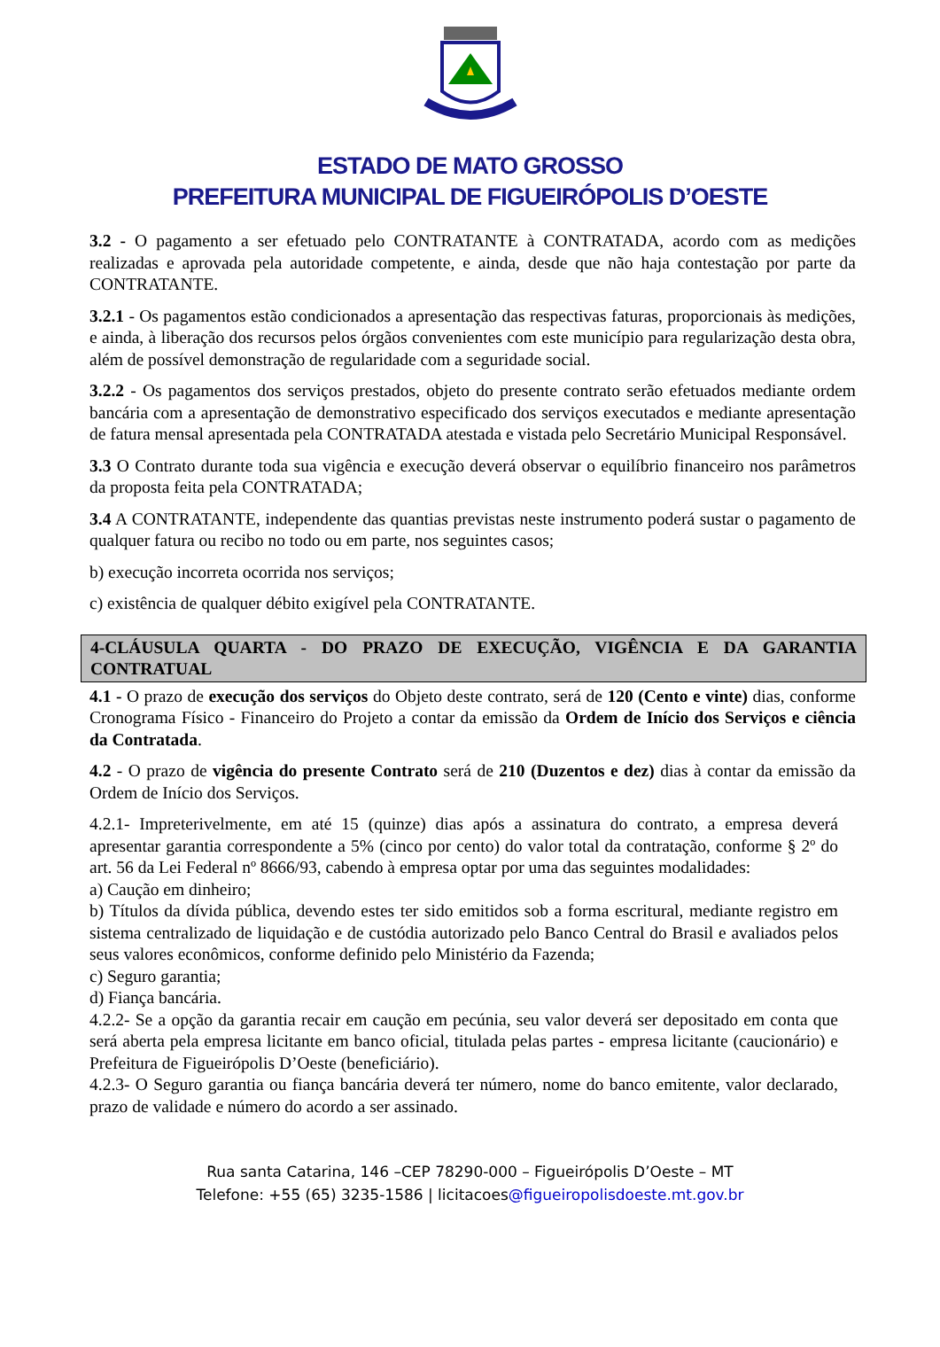ESTADO DE MATO GROSSO
PREFEITURA MUNICIPAL DE FIGUEIRÓPOLIS D’OESTE
3.2 - O pagamento a ser efetuado pelo CONTRATANTE à CONTRATADA, acordo com as medições realizadas e aprovada pela autoridade competente, e ainda, desde que não haja contestação por parte da CONTRATANTE.
3.2.1 - Os pagamentos estão condicionados a apresentação das respectivas faturas, proporcionais às medições, e ainda, à liberação dos recursos pelos órgãos convenientes com este município para regularização desta obra, além de possível demonstração de regularidade com a seguridade social.
3.2.2 - Os pagamentos dos serviços prestados, objeto do presente contrato serão efetuados mediante ordem bancária com a apresentação de demonstrativo especificado dos serviços executados e mediante apresentação de fatura mensal apresentada pela CONTRATADA atestada e vistada pelo Secretário Municipal Responsável.
3.3 O Contrato durante toda sua vigência e execução deverá observar o equilíbrio financeiro nos parâmetros da proposta feita pela CONTRATADA;
3.4 A CONTRATANTE, independente das quantias previstas neste instrumento poderá sustar o pagamento de qualquer fatura ou recibo no todo ou em parte, nos seguintes casos;
b) execução incorreta ocorrida nos serviços;
c) existência de qualquer débito exigível pela CONTRATANTE.
4-CLÁUSULA QUARTA - DO PRAZO DE EXECUÇÃO, VIGÊNCIA E DA GARANTIA CONTRATUAL
4.1 - O prazo de execução dos serviços do Objeto deste contrato, será de 120 (Cento e vinte) dias, conforme Cronograma Físico - Financeiro do Projeto a contar da emissão da Ordem de Início dos Serviços e ciência da Contratada.
4.2 - O prazo de vigência do presente Contrato será de 210 (Duzentos e dez) dias à contar da emissão da Ordem de Início dos Serviços.
4.2.1- Impreterivelmente, em até 15 (quinze) dias após a assinatura do contrato, a empresa deverá apresentar garantia correspondente a 5% (cinco por cento) do valor total da contratação, conforme § 2º do art. 56 da Lei Federal nº 8666/93, cabendo à empresa optar por uma das seguintes modalidades:
a) Caução em dinheiro;
b) Títulos da dívida pública, devendo estes ter sido emitidos sob a forma escritural, mediante registro em sistema centralizado de liquidação e de custódia autorizado pelo Banco Central do Brasil e avaliados pelos seus valores econômicos, conforme definido pelo Ministério da Fazenda;
c) Seguro garantia;
d) Fiança bancária.
4.2.2- Se a opção da garantia recair em caução em pecúnia, seu valor deverá ser depositado em conta que será aberta pela empresa licitante em banco oficial, titulada pelas partes - empresa licitante (caucionário) e Prefeitura de Figueirópolis D’Oeste (beneficiário).
4.2.3- O Seguro garantia ou fiança bancária deverá ter número, nome do banco emitente, valor declarado, prazo de validade e número do acordo a ser assinado.
Rua santa Catarina, 146 –CEP 78290-000 – Figueirópolis D’Oeste – MT
Telefone: +55 (65) 3235-1586 | licitacoes@figueiropolisdoeste.mt.gov.br